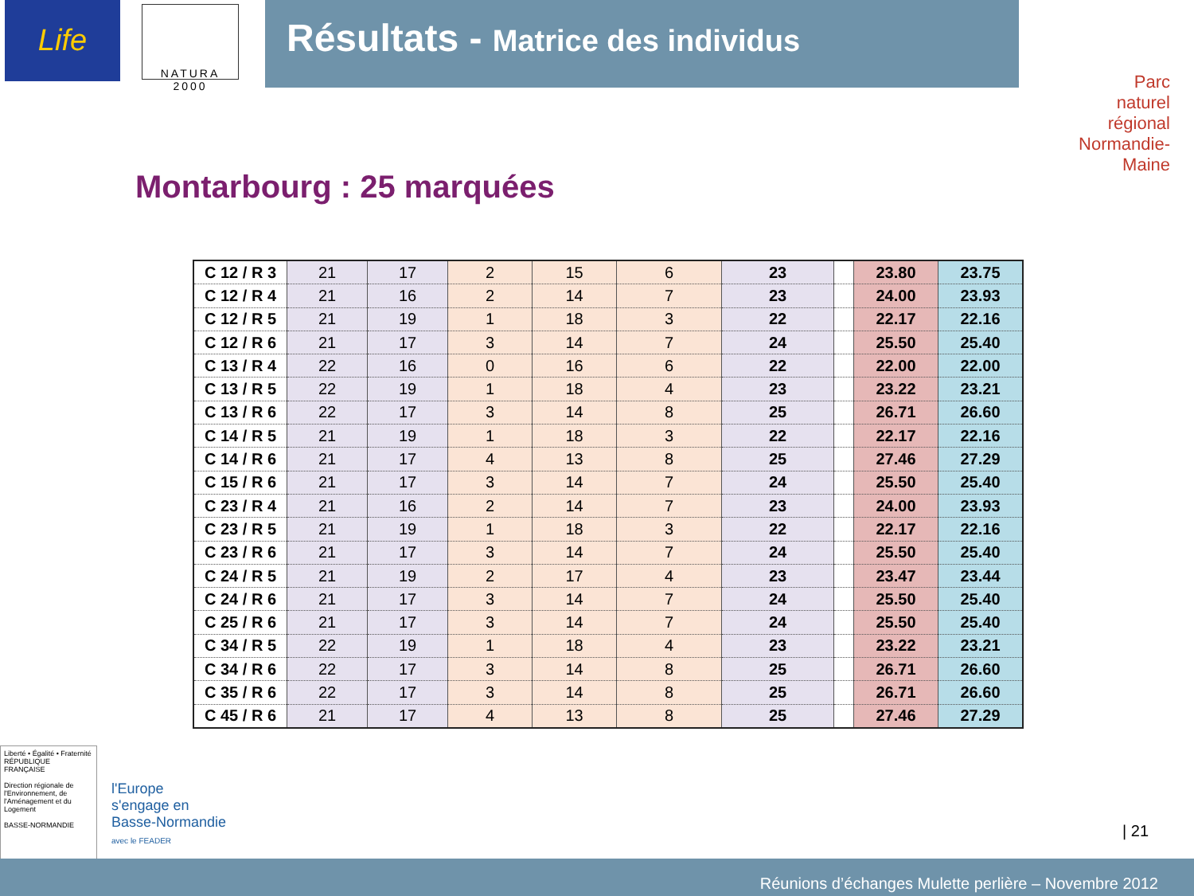Life
NATURA 2000
Résultats - Matrice des individus
Parc
naturel
régional
Normandie-Maine
Montarbourg : 25 marquées
| C 12 / R 3 | 21 | 17 | 2 | 15 | 6 | 23 | | 23.80 | 23.75 |
| C 12 / R 4 | 21 | 16 | 2 | 14 | 7 | 23 | | 24.00 | 23.93 |
| C 12 / R 5 | 21 | 19 | 1 | 18 | 3 | 22 | | 22.17 | 22.16 |
| C 12 / R 6 | 21 | 17 | 3 | 14 | 7 | 24 | | 25.50 | 25.40 |
| C 13 / R 4 | 22 | 16 | 0 | 16 | 6 | 22 | | 22.00 | 22.00 |
| C 13 / R 5 | 22 | 19 | 1 | 18 | 4 | 23 | | 23.22 | 23.21 |
| C 13 / R 6 | 22 | 17 | 3 | 14 | 8 | 25 | | 26.71 | 26.60 |
| C 14 / R 5 | 21 | 19 | 1 | 18 | 3 | 22 | | 22.17 | 22.16 |
| C 14 / R 6 | 21 | 17 | 4 | 13 | 8 | 25 | | 27.46 | 27.29 |
| C 15 / R 6 | 21 | 17 | 3 | 14 | 7 | 24 | | 25.50 | 25.40 |
| C 23 / R 4 | 21 | 16 | 2 | 14 | 7 | 23 | | 24.00 | 23.93 |
| C 23 / R 5 | 21 | 19 | 1 | 18 | 3 | 22 | | 22.17 | 22.16 |
| C 23 / R 6 | 21 | 17 | 3 | 14 | 7 | 24 | | 25.50 | 25.40 |
| C 24 / R 5 | 21 | 19 | 2 | 17 | 4 | 23 | | 23.47 | 23.44 |
| C 24 / R 6 | 21 | 17 | 3 | 14 | 7 | 24 | | 25.50 | 25.40 |
| C 25 / R 6 | 21 | 17 | 3 | 14 | 7 | 24 | | 25.50 | 25.40 |
| C 34 / R 5 | 22 | 19 | 1 | 18 | 4 | 23 | | 23.22 | 23.21 |
| C 34 / R 6 | 22 | 17 | 3 | 14 | 8 | 25 | | 26.71 | 26.60 |
| C 35 / R 6 | 22 | 17 | 3 | 14 | 8 | 25 | | 26.71 | 26.60 |
| C 45 / R 6 | 21 | 17 | 4 | 13 | 8 | 25 | | 27.46 | 27.29 |
Liberté • Égalité • Fraternité
RÉPUBLIQUE FRANÇAISE
Direction régionale de l'Environnement, de l'Aménagement et du Logement
BASSE-NORMANDIE
l'Europe
s'engage en
Basse-Normandie
avec le FEADER
| 21
Réunions d’échanges Mulette perlière – Novembre 2012